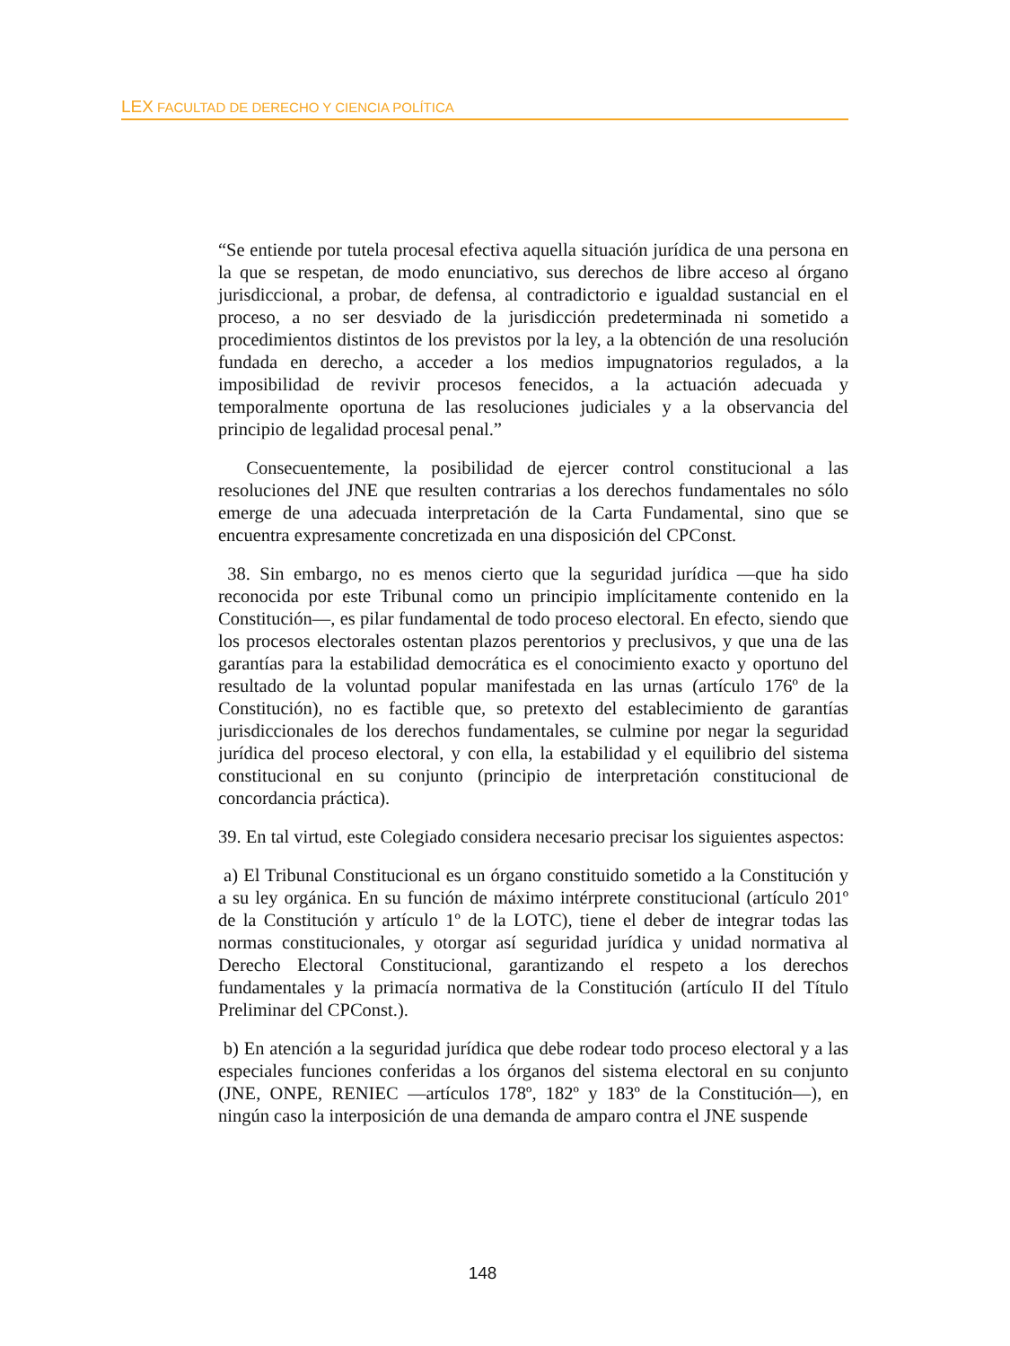LEX FACULTAD DE DERECHO Y CIENCIA POLÍTICA
“Se entiende por tutela procesal efectiva aquella situación jurídica de una persona en la que se respetan, de modo enunciativo, sus derechos de libre acceso al órgano jurisdiccional, a probar, de defensa, al contradictorio e igualdad sustancial en el proceso, a no ser desviado de la jurisdicción predeterminada ni sometido a procedimientos distintos de los previstos por la ley, a la obtención de una resolución fundada en derecho, a acceder a los medios impugnatorios regulados, a la imposibilidad de revivir procesos fenecidos, a la actuación adecuada y temporalmente oportuna de las resoluciones judiciales y a la observancia del principio de legalidad procesal penal.”
Consecuentemente, la posibilidad de ejercer control constitucional a las resoluciones del JNE que resulten contrarias a los derechos fundamentales no sólo emerge de una adecuada interpretación de la Carta Fundamental, sino que se encuentra expresamente concretizada en una disposición del CPConst.
38. Sin embargo, no es menos cierto que la seguridad jurídica —que ha sido reconocida por este Tribunal como un principio implícitamente contenido en la Constitución—, es pilar fundamental de todo proceso electoral. En efecto, siendo que los procesos electorales ostentan plazos perentorios y preclusivos, y que una de las garantías para la estabilidad democrática es el conocimiento exacto y oportuno del resultado de la voluntad popular manifestada en las urnas (artículo 176º de la Constitución), no es factible que, so pretexto del establecimiento de garantías jurisdiccionales de los derechos fundamentales, se culmine por negar la seguridad jurídica del proceso electoral, y con ella, la estabilidad y el equilibrio del sistema constitucional en su conjunto (principio de interpretación constitucional de concordancia práctica).
39. En tal virtud, este Colegiado considera necesario precisar los siguientes aspectos:
a) El Tribunal Constitucional es un órgano constituido sometido a la Constitución y a su ley orgánica. En su función de máximo intérprete constitucional (artículo 201º de la Constitución y artículo 1º de la LOTC), tiene el deber de integrar todas las normas constitucionales, y otorgar así seguridad jurídica y unidad normativa al Derecho Electoral Constitucional, garantizando el respeto a los derechos fundamentales y la primacía normativa de la Constitución (artículo II del Título Preliminar del CPConst.).
b) En atención a la seguridad jurídica que debe rodear todo proceso electoral y a las especiales funciones conferidas a los órganos del sistema electoral en su conjunto (JNE, ONPE, RENIEC —artículos 178º, 182º y 183º de la Constitución—), en ningún caso la interposición de una demanda de amparo contra el JNE suspende
148